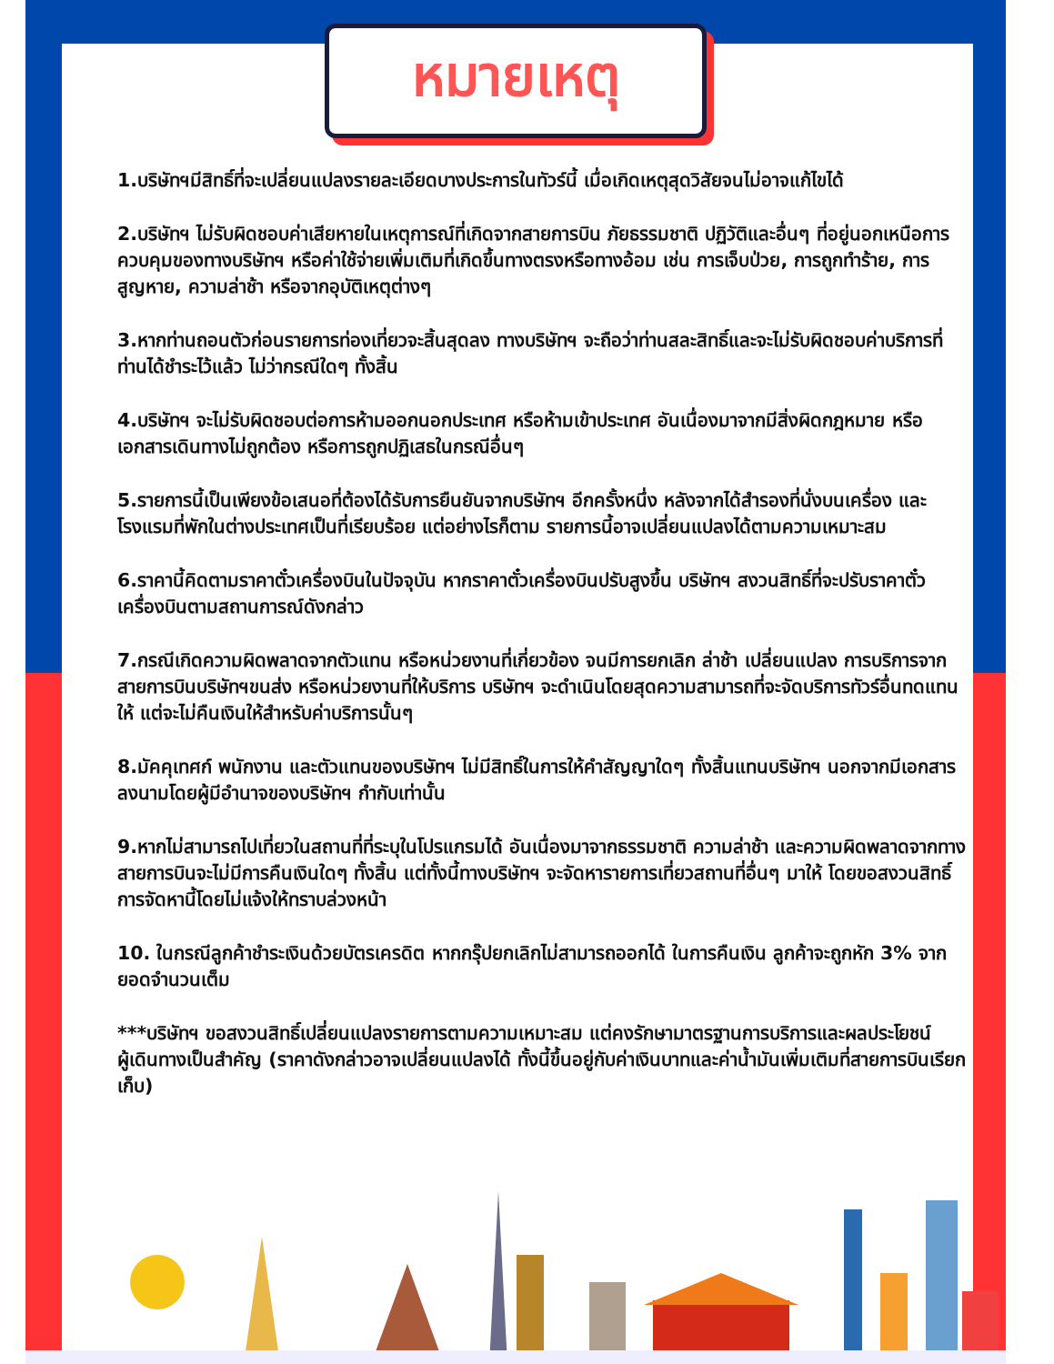หมายเหตุ
1.บริษัทฯมีสิทธิ์ที่จะเปลี่ยนแปลงรายละเอียดบางประการในทัวร์นี้ เมื่อเกิดเหตุสุดวิสัยจนไม่อาจแก้ไขได้
2.บริษัทฯ ไม่รับผิดชอบค่าเสียหายในเหตุการณ์ที่เกิดจากสายการบิน ภัยธรรมชาติ ปฏิวัติและอื่นๆ ที่อยู่นอกเหนือการควบคุมของทางบริษัทฯ หรือค่าใช้จ่ายเพิ่มเติมที่เกิดขึ้นทางตรงหรือทางอ้อม เช่น การเจ็บป่วย, การถูกทำร้าย, การสูญหาย, ความล่าช้า หรือจากอุบัติเหตุต่างๆ
3.หากท่านถอนตัวก่อนรายการท่องเที่ยวจะสิ้นสุดลง ทางบริษัทฯ จะถือว่าท่านสละสิทธิ์และจะไม่รับผิดชอบค่าบริการที่ท่านได้ชำระไว้แล้ว ไม่ว่ากรณีใดๆ ทั้งสิ้น
4.บริษัทฯ จะไม่รับผิดชอบต่อการห้ามออกนอกประเทศ หรือห้ามเข้าประเทศ อันเนื่องมาจากมีสิ่งผิดกฎหมาย หรือเอกสารเดินทางไม่ถูกต้อง หรือการถูกปฏิเสธในกรณีอื่นๆ
5.รายการนี้เป็นเพียงข้อเสนอที่ต้องได้รับการยืนยันจากบริษัทฯ อีกครั้งหนึ่ง หลังจากได้สำรองที่นั่งบนเครื่อง และโรงแรมที่พักในต่างประเทศเป็นที่เรียบร้อย แต่อย่างไรก็ตาม รายการนี้อาจเปลี่ยนแปลงได้ตามความเหมาะสม
6.ราคานี้คิดตามราคาตั๋วเครื่องบินในปัจจุบัน หากราคาตั๋วเครื่องบินปรับสูงขึ้น บริษัทฯ สงวนสิทธิ์ที่จะปรับราคาตั๋วเครื่องบินตามสถานการณ์ดังกล่าว
7.กรณีเกิดความผิดพลาดจากตัวแทน หรือหน่วยงานที่เกี่ยวข้อง จนมีการยกเลิก ล่าช้า เปลี่ยนแปลง การบริการจากสายการบินบริษัทฯขนส่ง หรือหน่วยงานที่ให้บริการ บริษัทฯ จะดำเนินโดยสุดความสามารถที่จะจัดบริการทัวร์อื่นทดแทนให้ แต่จะไม่คืนเงินให้สำหรับค่าบริการนั้นๆ
8.มัคคุเทศก์ พนักงาน และตัวแทนของบริษัทฯ ไม่มีสิทธิ์ในการให้คำสัญญาใดๆ ทั้งสิ้นแทนบริษัทฯ นอกจากมีเอกสารลงนามโดยผู้มีอำนาจของบริษัทฯ กำกับเท่านั้น
9.หากไม่สามารถไปเที่ยวในสถานที่ที่ระบุในโปรแกรมได้ อันเนื่องมาจากธรรมชาติ ความล่าช้า และความผิดพลาดจากทางสายการบินจะไม่มีการคืนเงินใดๆ ทั้งสิ้น แต่ทั้งนี้ทางบริษัทฯ จะจัดหารายการเที่ยวสถานที่อื่นๆ มาให้ โดยขอสงวนสิทธิ์การจัดหานี้โดยไม่แจ้งให้ทราบล่วงหน้า
10. ในกรณีลูกค้าชำระเงินด้วยบัตรเครดิต หากกรุ๊ปยกเลิกไม่สามารถออกได้ ในการคืนเงิน ลูกค้าจะถูกหัก 3% จากยอดจำนวนเต็ม
***บริษัทฯ ขอสงวนสิทธิ์เปลี่ยนแปลงรายการตามความเหมาะสม แต่คงรักษามาตรฐานการบริการและผลประโยชน์
ผู้เดินทางเป็นสำคัญ (ราคาดังกล่าวอาจเปลี่ยนแปลงได้ ทั้งนี้ขึ้นอยู่กับค่าเงินบาทและค่าน้ำมันเพิ่มเติมที่สายการบินเรียกเก็บ)